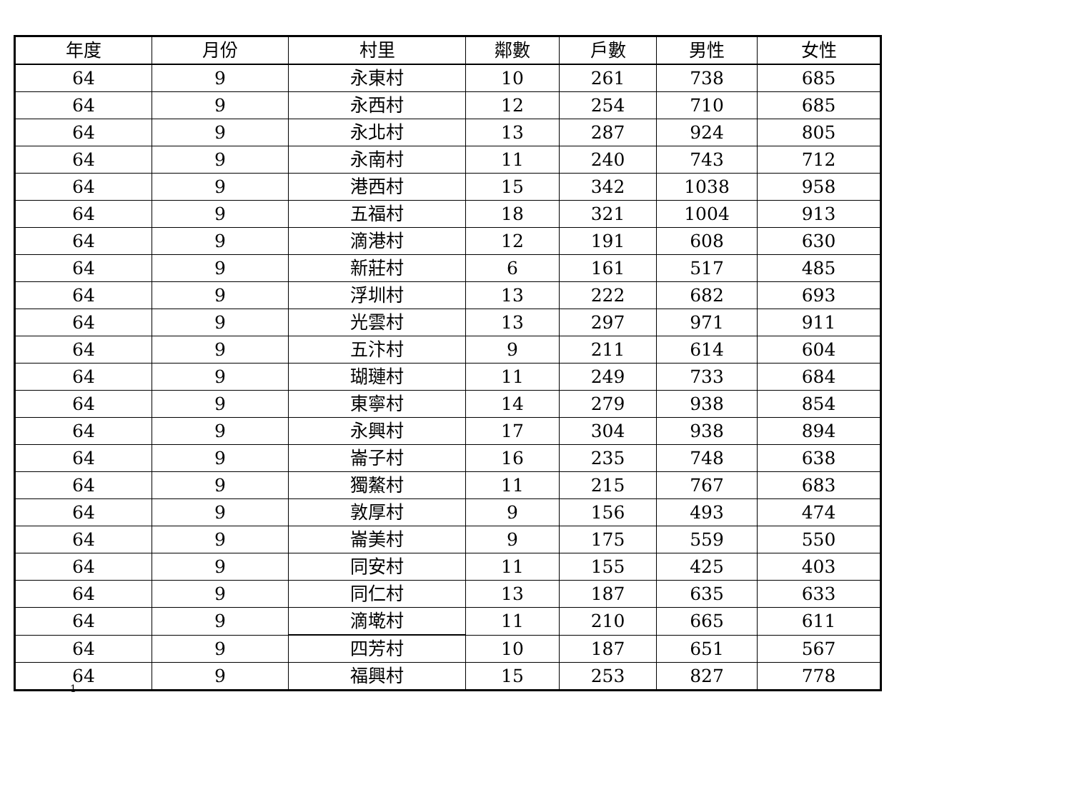| 年度 | 月份 | 村里 | 鄰數 | 戶數 | 男性 | 女性 |
| --- | --- | --- | --- | --- | --- | --- |
| 64 | 9 | 永東村 | 10 | 261 | 738 | 685 |
| 64 | 9 | 永西村 | 12 | 254 | 710 | 685 |
| 64 | 9 | 永北村 | 13 | 287 | 924 | 805 |
| 64 | 9 | 永南村 | 11 | 240 | 743 | 712 |
| 64 | 9 | 港西村 | 15 | 342 | 1038 | 958 |
| 64 | 9 | 五福村 | 18 | 321 | 1004 | 913 |
| 64 | 9 | 滴港村 | 12 | 191 | 608 | 630 |
| 64 | 9 | 新莊村 | 6 | 161 | 517 | 485 |
| 64 | 9 | 浮圳村 | 13 | 222 | 682 | 693 |
| 64 | 9 | 光雲村 | 13 | 297 | 971 | 911 |
| 64 | 9 | 五汴村 | 9 | 211 | 614 | 604 |
| 64 | 9 | 瑚璉村 | 11 | 249 | 733 | 684 |
| 64 | 9 | 東寧村 | 14 | 279 | 938 | 854 |
| 64 | 9 | 永興村 | 17 | 304 | 938 | 894 |
| 64 | 9 | 崙子村 | 16 | 235 | 748 | 638 |
| 64 | 9 | 獨鰲村 | 11 | 215 | 767 | 683 |
| 64 | 9 | 敦厚村 | 9 | 156 | 493 | 474 |
| 64 | 9 | 崙美村 | 9 | 175 | 559 | 550 |
| 64 | 9 | 同安村 | 11 | 155 | 425 | 403 |
| 64 | 9 | 同仁村 | 13 | 187 | 635 | 633 |
| 64 | 9 | 滴墘村 | 11 | 210 | 665 | 611 |
| 64 | 9 | 四芳村 | 10 | 187 | 651 | 567 |
| 64 | 9 | 福興村 | 15 | 253 | 827 | 778 |
1